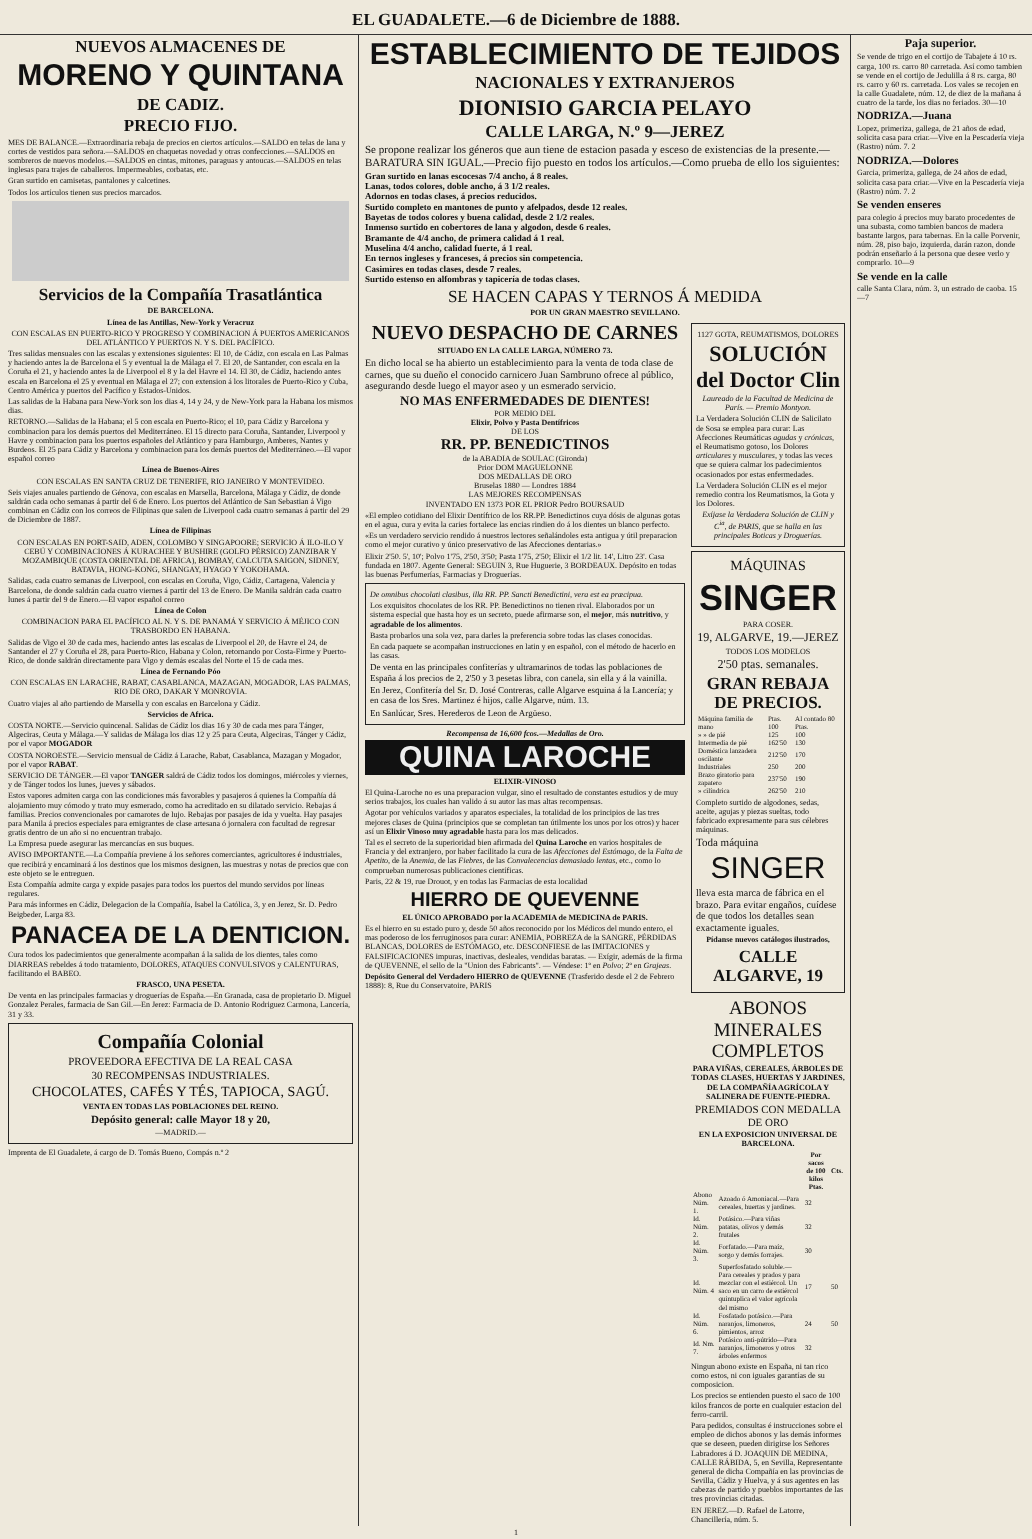EL GUADALETE.—6 de Diciembre de 1888.
NUEVOS ALMACENES DE
MORENO Y QUINTANA
DE CADIZ.
PRECIO FIJO.
MES DE BALANCE.—Extraordinaria rebaja de precios en ciertos artículos.—SALDO en telas de lana y cortes de vestidos para señora.—SALDOS en chaquetas novedad y otras confecciones.—SALDOS en sombreros de nuevos modelos.—SALDOS en cintas, mitones, paraguas y antoucas.—SALDOS en telas inglesas para trajes de caballeros. Impermeables, corbatas, etc.
Gran surtido en camisetas, pantalones y calcetines.
Todos los artículos tienen sus precios marcados.
Servicios de la Compañía Trasatlántica
DE BARCELONA.
Línea de las Antillas, New-York y Veracruz
CON ESCALAS EN PUERTO-RICO Y PROGRESO Y COMBINACION Á PUERTOS AMERICANOS DEL ATLÁNTICO Y PUERTOS N. Y S. DEL PACÍFICO.
Tres salidas mensuales con las escalas y extensiones siguientes: El 10, de Cádiz, con escala en Las Palmas y haciendo antes la de Barcelona el 5 y eventual la de Málaga el 7. El 20, de Santander, con escala en la Coruña el 21, y haciendo antes la de Liverpool el 8 y la del Havre el 14. El 30, de Cádiz, haciendo antes escala en Barcelona el 25 y eventual en Málaga el 27; con extension á los litorales de Puerto-Rico y Cuba, Centro América y puertos del Pacífico y Estados-Unidos.
Las salidas de la Habana para New-York son los dias 4, 14 y 24, y de New-York para la Habana los mismos dias.
RETORNO.—Salidas de la Habana; el 5 con escala en Puerto-Rico; el 10, para Cádiz y Barcelona y combinacion para los demás puertos del Mediterráneo. El 15 directo para Coruña, Santander, Liverpool y Havre y combinacion para los puertos españoles del Atlántico y para Hamburgo, Amberes, Nantes y Burdeos. El 25 para Cádiz y Barcelona y combinacion para los demás puertos del Mediterráneo.—El vapor español correo
Línea de Buenos-Aires
CON ESCALAS EN SANTA CRUZ DE TENERIFE, RIO JANEIRO Y MONTEVIDEO.
Seis viajes anuales partiendo de Génova, con escalas en Marsella, Barcelona, Málaga y Cádiz, de donde saldrán cada ocho semanas á partir del 6 de Enero. Los puertos del Atlántico de San Sebastian á Vigo combinan en Cádiz con los correos de Filipinas que salen de Liverpool cada cuatro semanas á partir del 29 de Diciembre de 1887.
Línea de Filipinas
CON ESCALAS EN PORT-SAID, ADEN, COLOMBO Y SINGAPOORE; SERVICIO Á ILO-ILO Y CEBÚ Y COMBINACIONES Á KURACHEE Y BUSHIRE (GOLFO PÉRSICO) ZANZIBAR Y MOZAMBIQUE (COSTA ORIENTAL DE AFRICA), BOMBAY, CALCUTA SAIGON, SIDNEY, BATAVIA, HONG-KONG, SHANGAY, HYAGO Y YOKOHAMA.
Salidas, cada cuatro semanas de Liverpool, con escalas en Coruña, Vigo, Cádiz, Cartagena, Valencia y Barcelona, de donde saldrán cada cuatro viernes á partir del 13 de Enero. De Manila saldrán cada cuatro lunes á partir del 9 de Enero.—El vapor español correo
Línea de Colon
COMBINACION PARA EL PACÍFICO AL N. Y S. DE PANAMÁ Y SERVICIO Á MÉJICO CON TRASBORDO EN HABANA.
Salidas de Vigo el 30 de cada mes, haciendo antes las escalas de Liverpool el 20, de Havre el 24, de Santander el 27 y Coruña el 28, para Puerto-Rico, Habana y Colon, retornando por Costa-Firme y Puerto-Rico, de donde saldrán directamente para Vigo y demás escalas del Norte el 15 de cada mes.
Línea de Fernando Póo
CON ESCALAS EN LARACHE, RABAT, CASABLANCA, MAZAGAN, MOGADOR, LAS PALMAS, RIO DE ORO, DAKAR Y MONROVIA.
Cuatro viajes al año partiendo de Marsella y con escalas en Barcelona y Cádiz.
Servicios de Africa.
COSTA NORTE.—Servicio quincenal. Salidas de Cádiz los dias 16 y 30 de cada mes para Tánger, Algeciras, Ceuta y Málaga.—Y salidas de Málaga los dias 12 y 25 para Ceuta, Algeciras, Tánger y Cádiz, por el vapor MOGADOR
COSTA NOROESTE.—Servicio mensual de Cádiz á Larache, Rabat, Casablanca, Mazagan y Mogador, por el vapor RABAT.
SERVICIO DE TÁNGER.—El vapor TANGER saldrá de Cádiz todos los domingos, miércoles y viernes, y de Tánger todos los lunes, jueves y sábados.
Estos vapores admiten carga con las condiciones más favorables y pasajeros á quienes la Compañía dá alojamiento muy cómodo y trato muy esmerado, como ha acreditado en su dilatado servicio. Rebajas á familias. Precios convencionales por camarotes de lujo. Rebajas por pasajes de ida y vuelta. Hay pasajes para Manila á precios especiales para emigrantes de clase artesana ó jornalera con facultad de regresar gratis dentro de un año si no encuentran trabajo.
La Empresa puede asegurar las mercancías en sus buques.
AVISO IMPORTANTE.—La Compañía previene á los señores comerciantes, agricultores é industriales, que recibirá y encaminará á los destinos que los mismos designen, las muestras y notas de precios que con este objeto se le entreguen.
Esta Compañía admite carga y expide pasajes para todos los puertos del mundo servidos por líneas regulares.
Para más informes en Cádiz, Delegacion de la Compañía, Isabel la Católica, 3, y en Jerez, Sr. D. Pedro Beigbeder, Larga 83.
PANACEA DE LA DENTICION.
Cura todos los padecimientos que generalmente acompañan á la salida de los dientes, tales como DIARREAS rebeldes á todo tratamiento, DOLORES, ATAQUES CONVULSIVOS y CALENTURAS, facilitando el BABEO.
FRASCO, UNA PESETA.
De venta en las principales farmacias y droguerías de España.—En Granada, casa de propietario D. Miguel Gonzalez Perales, farmacia de San Gil.—En Jerez: Farmacia de D. Antonio Rodriguez Carmona, Lancería, 31 y 33.
Compañía Colonial
PROVEEDORA EFECTIVA DE LA REAL CASA
30 RECOMPENSAS INDUSTRIALES.
CHOCOLATES, CAFÉS Y TÉS, TAPIOCA, SAGÚ.
VENTA EN TODAS LAS POBLACIONES DEL REINO.
Depósito general: calle Mayor 18 y 20,
—MADRID.—
Imprenta de El Guadalete, á cargo de D. Tomás Bueno, Compás n.º 2
ESTABLECIMIENTO DE TEJIDOS
NACIONALES Y EXTRANJEROS
DIONISIO GARCIA PELAYO
CALLE LARGA, N.º 9—JEREZ
Se propone realizar los géneros que aun tiene de estacion pasada y esceso de existencias de la presente.—BARATURA SIN IGUAL.—Precio fijo puesto en todos los artículos.—Como prueba de ello los siguientes:
Gran surtido en lanas escocesas 7/4 ancho, á 8 reales.
Lanas, todos colores, doble ancho, á 3 1/2 reales.
Adornos en todas clases, á precios reducidos.
Surtido completo en mantones de punto y afelpados, desde 12 reales.
Bayetas de todos colores y buena calidad, desde 2 1/2 reales.
Inmenso surtido en cobertores de lana y algodon, desde 6 reales.
Bramante de 4/4 ancho, de primera calidad á 1 real.
Muselina 4/4 ancho, calidad fuerte, á 1 real.
En ternos ingleses y franceses, á precios sin competencia.
Casimires en todas clases, desde 7 reales.
Surtido estenso en alfombras y tapicería de todas clases.
SE HACEN CAPAS Y TERNOS Á MEDIDA
POR UN GRAN MAESTRO SEVILLANO.
NUEVO DESPACHO DE CARNES
SITUADO EN LA CALLE LARGA, NÚMERO 73.
En dicho local se ha abierto un establecimiento para la venta de toda clase de carnes, que su dueño el conocido carnicero Juan Sambruno ofrece al público, asegurando desde luego el mayor aseo y un esmerado servicio.
NO MAS ENFERMEDADES DE DIENTES!
POR MEDIO DEL
Elixir, Polvo y Pasta Dentífricos
DE LOS
RR. PP. BENEDICTINOS
de la ABADIA de SOULAC (Gironda)
Prior DOM MAGUELONNE
DOS MEDALLAS DE ORO
Bruselas 1880 — Londres 1884
LAS MEJORES RECOMPENSAS
INVENTADO EN 1373 POR EL PRIOR Pedro BOURSAUD
«El empleo cotidiano del Elixir Dentífrico de los RR.PP. Benedictinos cuya dósis de algunas gotas en el agua, cura y evita la caries fortalece las encias rindien do á los dientes un blanco perfecto.
«Es un verdadero servicio rendido á nuestros lectores señalándoles esta antigua y útil preparacion como el mejor curativo y único preservativo de las Afecciones dentarias.»
Elixir 2'50. 5', 10'; Polvo 1'75, 2'50, 3'50; Pasta 1'75, 2'50; Elixir el 1/2 lit. 14', Litro 23'. Casa fundada en 1807. Agente General: SEGUIN 3, Rue Huguerie, 3 BORDEAUX. Depósito en todas las buenas Perfumerías, Farmacias y Droguerías.
De omnibus chocolati clasibus, illa RR. PP. Sancti Benedictini, vera est ea præcipua.
Los exquisitos chocolates de los RR. PP. Benedictinos no tienen rival. Elaborados por un sistema especial que hasta hoy es un secreto, puede afirmarse son, el mejor, más nutritivo, y agradable de los alimentos.
Basta probarlos una sola vez, para darles la preferencia sobre todas las clases conocidas.
En cada paquete se acompañan instrucciones en latin y en español, con el método de hacerlo en las casas.
De venta en las principales confiterías y ultramarinos de todas las poblaciones de España á los precios de 2, 2'50 y 3 pesetas libra, con canela, sin ella y á la vainilla.
En Jerez, Confitería del Sr. D. José Contreras, calle Algarve esquina á la Lancería; y en casa de los Sres. Martinez é hijos, calle Algarve, núm. 13.
En Sanlúcar, Sres. Herederos de Leon de Argüeso.
Recompensa de 16,600 fcos.—Medallas de Oro.
QUINA LAROCHE
ELIXIR-VINOSO
El Quina-Laroche no es una preparacion vulgar, sino el resultado de constantes estudios y de muy serios trabajos, los cuales han valido á su autor las mas altas recompensas.
Agotar por vehículos variados y aparatos especiales, la totalidad de los principios de las tres mejores clases de Quina (principios que se completan tan útilmente los unos por los otros) y hacer así un Elixir Vinoso muy agradable hasta para los mas delicados.
Tal es el secreto de la superioridad bien afirmada del Quina Laroche en varios hospitales de Francia y del extranjero, por haber facilitado la cura de las Afecciones del Estómago, de la Falta de Apetito, de la Anemia, de las Fiebres, de las Convalecencias demasiado lentas, etc., como lo comprueban numerosas publicaciones científicas.
Paris, 22 & 19, rue Drouot, y en todas las Farmacias de esta localidad
HIERRO DE QUEVENNE
EL ÚNICO APROBADO por la ACADEMIA de MEDICINA de PARIS.
Es el hierro en su estado puro y, desde 50 años reconocido por los Médicos del mundo entero, el mas poderoso de los ferruginosos para curar: ANEMIA, POBREZA de la SANGRE, PÉRDIDAS BLANCAS, DOLORES de ESTÓMAGO, etc. DESCONFIESE de las IMITACIONES y FALSIFICACIONES impuras, inactivas, desleales, vendidas baratas. — Exígir, además de la firma de QUEVENNE, el sello de la "Union des Fabricants". — Véndese: 1º en Polvo; 2º en Grajeas.
Depósito General del Verdadero HIERRO de QUEVENNE (Trasferido desde el 2 de Febrero 1888): 8, Rue du Conservatoire, PARIS
1127 GOTA, REUMATISMOS, DOLORES
SOLUCIÓN del Doctor Clin
Laureado de la Facultad de Medicina de París. — Premio Montyon.
La Verdadera Solución CLIN de Salicilato de Sosa se emplea para curar: Las Afecciones Reumáticas agudas y crónicas, el Reumatismo gotoso, los Dolores articulares y musculares, y todas las veces que se quiera calmar los padecimientos ocasionados por estas enfermedades.
La Verdadera Solución CLIN es el mejor remedio contra los Reumatismos, la Gota y los Dolores.
Exíjase la Verdadera Solución de CLIN y C<sup>ia</sup>, de PARIS, que se halla en las principales Boticas y Droguerías.
MÁQUINAS
SINGER
PARA COSER.
19, ALGARVE, 19.—JEREZ
TODOS LOS MODELOS
2'50 ptas. semanales.
GRAN REBAJA DE PRECIOS.
| Máquina familia de mano | Ptas. 100 | Al contado 80 Ptas. |
| » » de pié | 125 | 100 |
| Intermedia de pié | 162'50 | 130 |
| Doméstica lanzadera oscilante | 212'50 | 170 |
| Industriales | 250 | 200 |
| Brazo giratorio para zapatero | 237'50 | 190 |
| » cilíndrica | 262'50 | 210 |
Completo surtido de algodones, sedas, aceite, agujas y piezas sueltas, todo fabricado expresamente para sus célebres máquinas.
Toda máquina
SINGER
lleva esta marca de fábrica en el brazo. Para evitar engaños, cuídese de que todos los detalles sean exactamente iguales.
Pídanse nuevos catálogos ilustrados,
CALLE ALGARVE, 19
ABONOS MINERALES COMPLETOS
PARA VIÑAS, CEREALES, ÁRBOLES DE TODAS CLASES, HUERTAS Y JARDINES, DE LA COMPAÑÍA AGRÍCOLA Y SALINERA DE FUENTE-PIEDRA.
PREMIADOS CON MEDALLA DE ORO
EN LA EXPOSICION UNIVERSAL DE BARCELONA.
| | | Por sacos de 100 kilos Ptas. | Cts. |
| --- | --- | --- | --- |
| Abono Núm. 1. | Azoado ó Amoniacal.—Para cereales, huertas y jardines. | 32 | |
| Id. Núm. 2. | Potásico.—Para viñas patatas, olivos y demás frutales | 32 | |
| Id. Núm. 3. | Forfatado.—Para maíz, sorgo y demás forrajes. | 30 | |
| Id. Núm. 4 | Superfosfatado soluble.—Para cereales y prados y para mezclar con el estiércol. Un saco en un carro de estiércol quintuplica el valor agrícola del mismo | 17 | 50 |
| Id. Núm. 6. | Fosfatado potásico.—Para naranjos, limoneros, pimientos, arroz | 24 | 50 |
| Id. Nm. 7. | Potásico anti-pútrido—Para naranjos, limoneros y otros árboles enfermos | 32 | |
Ningun abono existe en España, ni tan rico como estos, ni con iguales garantías de su composicion.
Los precios se entienden puesto el saco de 100 kilos francos de porte en cualquier estacion del ferro-carril.
Para pedidos, consultas é instrucciones sobre el empleo de dichos abonos y las demás informes que se deseen, pueden dirigirse los Señores Labradores á D. JOAQUIN DE MEDINA, CALLE RÁBIDA, 5, en Sevilla, Representante general de dicha Compañía en las provincias de Sevilla, Cádiz y Huelva, y á sus agentes en las cabezas de partido y pueblos importantes de las tres provincias citadas.
EN JEREZ.—D. Rafael de Latorre, Chancillería, núm. 5.
Paja superior.
Se vende de trigo en el cortijo de Tabajete á 10 rs. carga, 100 rs. carro 80 carretada. Así como tambien se vende en el cortijo de Jedulilla á 8 rs. carga, 80 rs. carro y 60 rs. carretada. Los vales se recojen en la calle Guadalete, núm. 12, de diez de la mañana á cuatro de la tarde, los dias no feriados. 30—10
NODRIZA.—Juana
Lopez, primeriza, gallega, de 21 años de edad, solicita casa para criar.—Vive en la Pescadería vieja (Rastro) núm. 7. 2
NODRIZA.—Dolores
Garcia, primeriza, gallega, de 24 años de edad, solicita casa para criar.—Vive en la Pescadería vieja (Rastro) núm. 7. 2
Se venden enseres
para colegio á precios muy barato procedentes de una subasta, como tambien bancos de madera bastante largos, para tabernas. En la calle Porvenir, núm. 28, piso bajo, izquierda, darán razon, donde podrán enseñarlo á la persona que desee verlo y comprarlo. 10—9
Se vende en la calle
calle Santa Clara, núm. 3, un estrado de caoba. 15—7
1